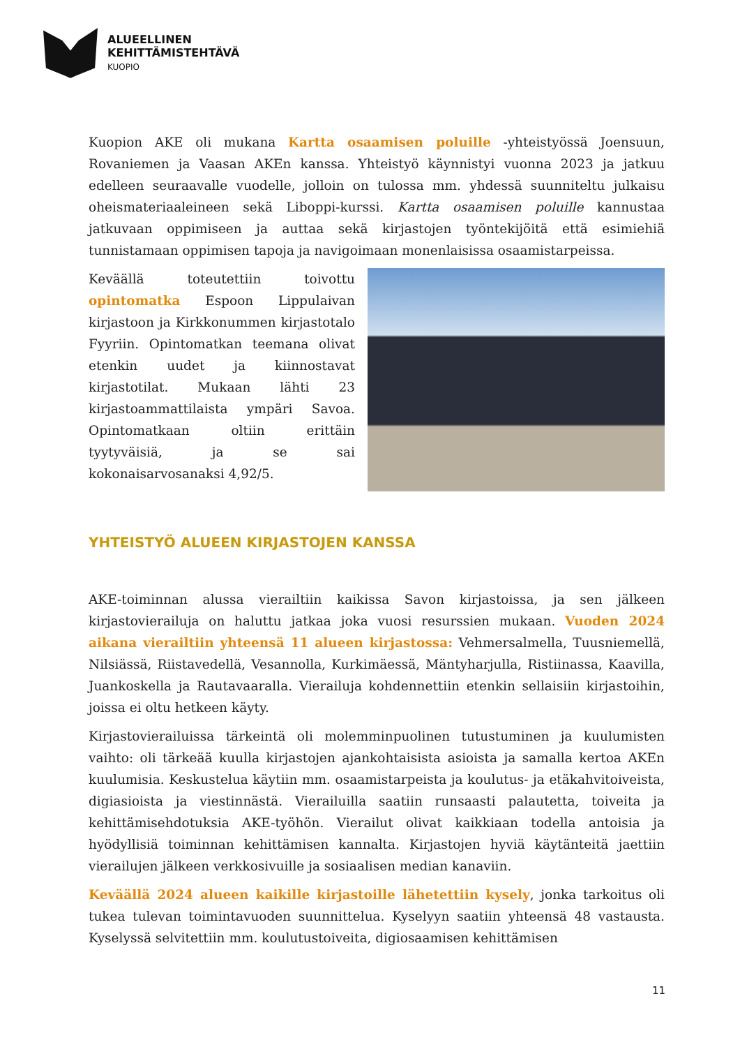ALUEELLINEN
KEHITTÄMISTEHTÄVÄ
KUOPIO
Kuopion AKE oli mukana Kartta osaamisen poluille -yhteistyössä Joensuun, Rovaniemen ja Vaasan AKEn kanssa. Yhteistyö käynnistyi vuonna 2023 ja jatkuu edelleen seuraavalle vuodelle, jolloin on tulossa mm. yhdessä suunniteltu julkaisu oheismateriaaleineen sekä Liboppi-kurssi. Kartta osaamisen poluille kannustaa jatkuvaan oppimiseen ja auttaa sekä kirjastojen työntekijöitä että esimiehiä tunnistamaan oppimisen tapoja ja navigoimaan monenlaisissa osaamistarpeissa.
Keväällä toteutettiin toivottu opintomatka Espoon Lippulaivan kirjastoon ja Kirkkonummen kirjastotalo Fyyriin. Opintomatkan teemana olivat etenkin uudet ja kiinnostavat kirjastotilat. Mukaan lähti 23 kirjastoammattilaista ympäri Savoa. Opintomatkaan oltiin erittäin tyytyväisiä, ja se sai kokonaisarvosanaksi 4,92/5.
YHTEISTYÖ ALUEEN KIRJASTOJEN KANSSA
AKE-toiminnan alussa vierailtiin kaikissa Savon kirjastoissa, ja sen jälkeen kirjastovierailuja on haluttu jatkaa joka vuosi resurssien mukaan. Vuoden 2024 aikana vierailtiin yhteensä 11 alueen kirjastossa: Vehmersalmella, Tuusniemellä, Nilsiässä, Riistavedellä, Vesannolla, Kurkimäessä, Mäntyharjulla, Ristiinassa, Kaavilla, Juankoskella ja Rautavaaralla. Vierailuja kohdennettiin etenkin sellaisiin kirjastoihin, joissa ei oltu hetkeen käyty.
Kirjastovierailuissa tärkeintä oli molemminpuolinen tutustuminen ja kuulumisten vaihto: oli tärkeää kuulla kirjastojen ajankohtaisista asioista ja samalla kertoa AKEn kuulumisia. Keskustelua käytiin mm. osaamistarpeista ja koulutus- ja etäkahvitoiveista, digiasioista ja viestinnästä. Vierailuilla saatiin runsaasti palautetta, toiveita ja kehittämisehdotuksia AKE-työhön. Vierailut olivat kaikkiaan todella antoisia ja hyödyllisiä toiminnan kehittämisen kannalta. Kirjastojen hyviä käytänteitä jaettiin vierailujen jälkeen verkkosivuille ja sosiaalisen median kanaviin.
Keväällä 2024 alueen kaikille kirjastoille lähetettiin kysely, jonka tarkoitus oli tukea tulevan toimintavuoden suunnittelua. Kyselyyn saatiin yhteensä 48 vastausta. Kyselyssä selvitettiin mm. koulutustoiveita, digiosaamisen kehittämisen
11